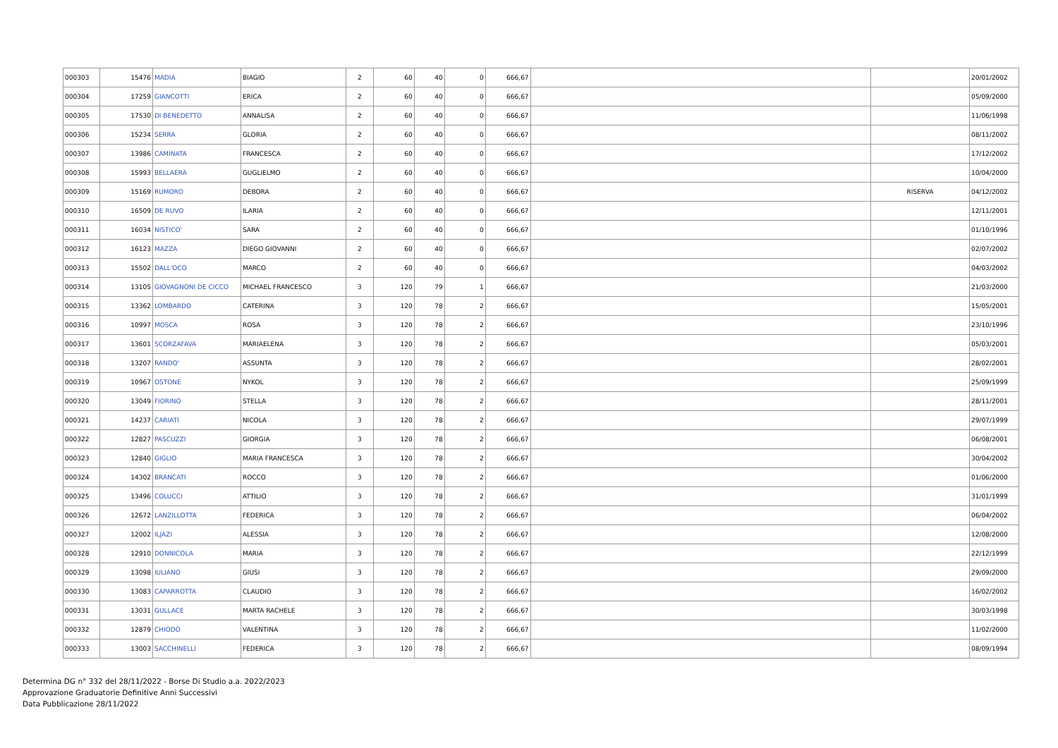| 000303 | 15476 | MADIA | BIAGIO | 2 | 60 | 40 | 0 | 666,67 | | | 20/01/2002 |
| 000304 | 17259 | GIANCOTTI | ERICA | 2 | 60 | 40 | 0 | 666,67 | | | 05/09/2000 |
| 000305 | 17530 | DI BENEDETTO | ANNALISA | 2 | 60 | 40 | 0 | 666,67 | | | 11/06/1998 |
| 000306 | 15234 | SERRA | GLORIA | 2 | 60 | 40 | 0 | 666,67 | | | 08/11/2002 |
| 000307 | 13986 | CAMINATA | FRANCESCA | 2 | 60 | 40 | 0 | 666,67 | | | 17/12/2002 |
| 000308 | 15993 | BELLAERA | GUGLIELMO | 2 | 60 | 40 | 0 | 666,67 | | | 10/04/2000 |
| 000309 | 15169 | RUMORO | DEBORA | 2 | 60 | 40 | 0 | 666,67 | | RISERVA | 04/12/2002 |
| 000310 | 16509 | DE RUVO | ILARIA | 2 | 60 | 40 | 0 | 666,67 | | | 12/11/2001 |
| 000311 | 16034 | NISTICO' | SARA | 2 | 60 | 40 | 0 | 666,67 | | | 01/10/1996 |
| 000312 | 16123 | MAZZA | DIEGO GIOVANNI | 2 | 60 | 40 | 0 | 666,67 | | | 02/07/2002 |
| 000313 | 15502 | DALL'OCO | MARCO | 2 | 60 | 40 | 0 | 666,67 | | | 04/03/2002 |
| 000314 | 13105 | GIOVAGNONI DE CICCO | MICHAEL FRANCESCO | 3 | 120 | 79 | 1 | 666,67 | | | 21/03/2000 |
| 000315 | 13362 | LOMBARDO | CATERINA | 3 | 120 | 78 | 2 | 666,67 | | | 15/05/2001 |
| 000316 | 10997 | MOSCA | ROSA | 3 | 120 | 78 | 2 | 666,67 | | | 23/10/1996 |
| 000317 | 13601 | SCORZAFAVA | MARIAELENA | 3 | 120 | 78 | 2 | 666,67 | | | 05/03/2001 |
| 000318 | 13207 | RANDO' | ASSUNTA | 3 | 120 | 78 | 2 | 666,67 | | | 28/02/2001 |
| 000319 | 10967 | OSTONE | NYKOL | 3 | 120 | 78 | 2 | 666,67 | | | 25/09/1999 |
| 000320 | 13049 | FIORINO | STELLA | 3 | 120 | 78 | 2 | 666,67 | | | 28/11/2001 |
| 000321 | 14237 | CARIATI | NICOLA | 3 | 120 | 78 | 2 | 666,67 | | | 29/07/1999 |
| 000322 | 12827 | PASCUZZI | GIORGIA | 3 | 120 | 78 | 2 | 666,67 | | | 06/08/2001 |
| 000323 | 12840 | GIGLIO | MARIA FRANCESCA | 3 | 120 | 78 | 2 | 666,67 | | | 30/04/2002 |
| 000324 | 14302 | BRANCATI | ROCCO | 3 | 120 | 78 | 2 | 666,67 | | | 01/06/2000 |
| 000325 | 13496 | COLUCCI | ATTILIO | 3 | 120 | 78 | 2 | 666,67 | | | 31/01/1999 |
| 000326 | 12672 | LANZILLOTTA | FEDERICA | 3 | 120 | 78 | 2 | 666,67 | | | 06/04/2002 |
| 000327 | 12002 | ILJAZI | ALESSIA | 3 | 120 | 78 | 2 | 666,67 | | | 12/08/2000 |
| 000328 | 12910 | DONNICOLA | MARIA | 3 | 120 | 78 | 2 | 666,67 | | | 22/12/1999 |
| 000329 | 13098 | IULIANO | GIUSI | 3 | 120 | 78 | 2 | 666,67 | | | 29/09/2000 |
| 000330 | 13083 | CAPARROTTA | CLAUDIO | 3 | 120 | 78 | 2 | 666,67 | | | 16/02/2002 |
| 000331 | 13031 | GULLACE | MARTA RACHELE | 3 | 120 | 78 | 2 | 666,67 | | | 30/03/1998 |
| 000332 | 12879 | CHIODO | VALENTINA | 3 | 120 | 78 | 2 | 666,67 | | | 11/02/2000 |
| 000333 | 13003 | SACCHINELLI | FEDERICA | 3 | 120 | 78 | 2 | 666,67 | | | 08/09/1994 |
Determina DG n° 332 del 28/11/2022 - Borse Di Studio a.a. 2022/2023
Approvazione Graduatorie Definitive Anni Successivi
Data Pubblicazione 28/11/2022